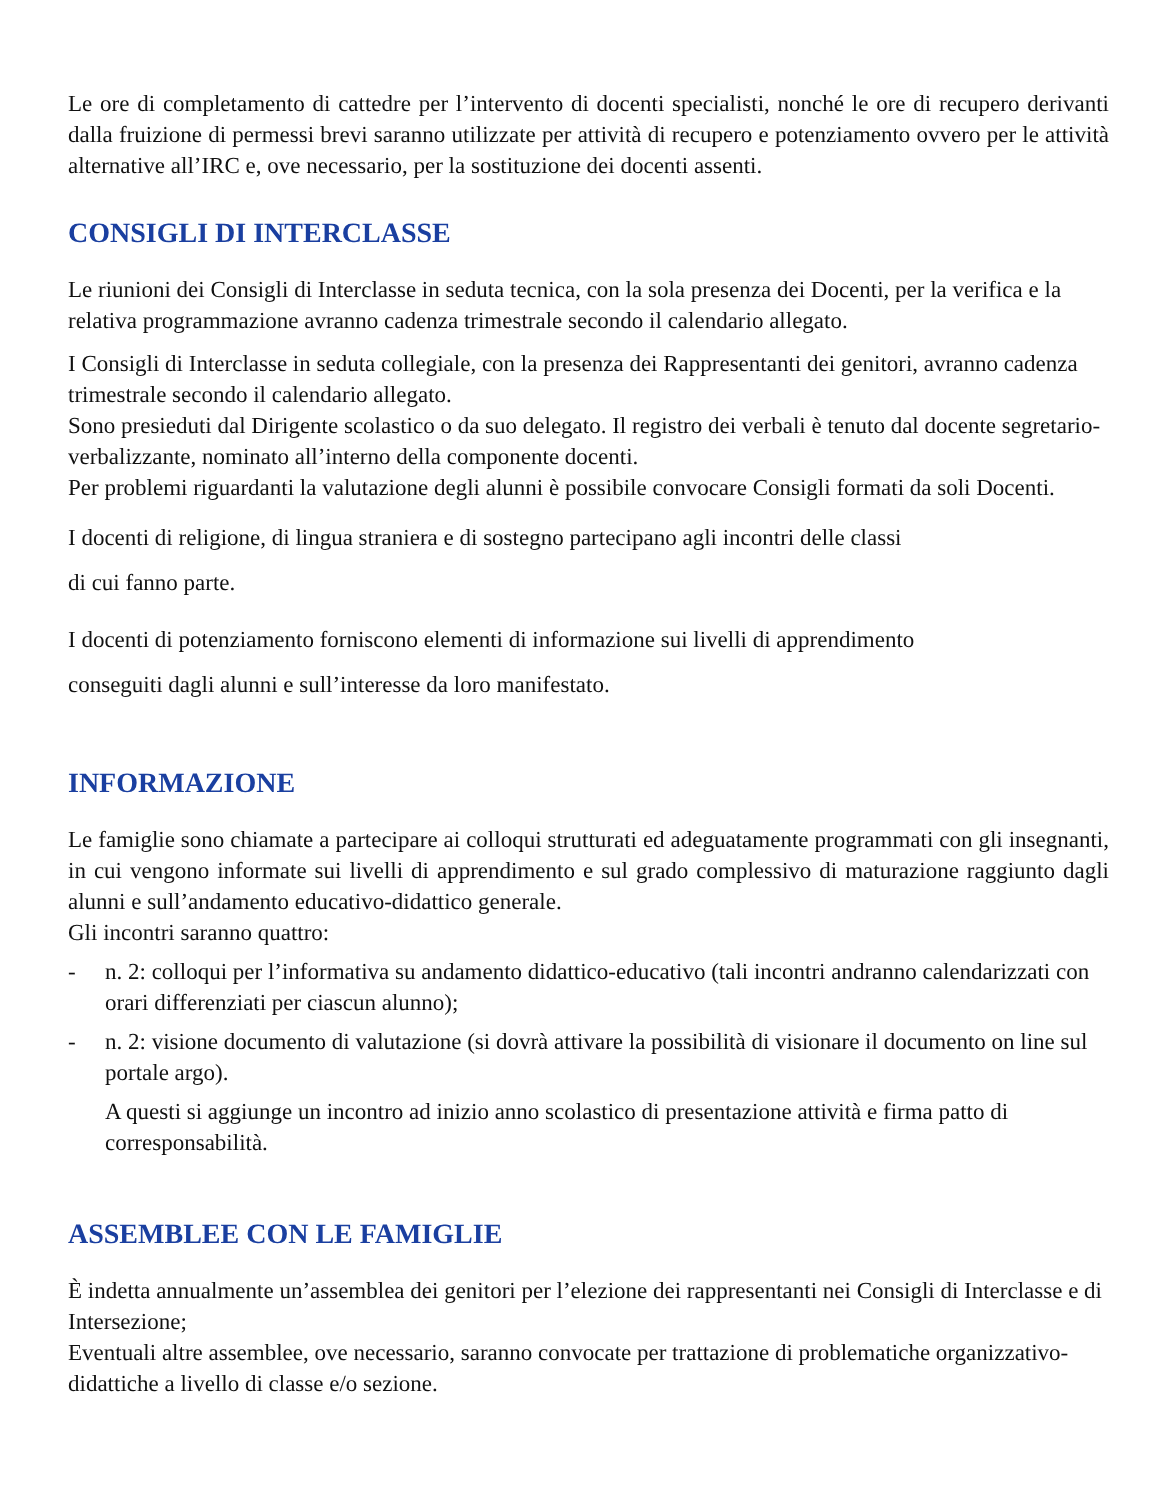Le ore di completamento di cattedre per l’intervento di docenti specialisti, nonché le ore di recupero derivanti dalla fruizione di permessi brevi saranno utilizzate per attività di recupero e potenziamento ovvero per le attività alternative all’IRC e, ove necessario, per la sostituzione dei docenti assenti.
CONSIGLI DI INTERCLASSE
Le riunioni dei Consigli di Interclasse in seduta tecnica, con la sola presenza dei Docenti, per la verifica e la relativa programmazione avranno cadenza trimestrale secondo il calendario allegato.
I Consigli di Interclasse in seduta collegiale, con la presenza dei Rappresentanti dei genitori, avranno cadenza trimestrale secondo il calendario allegato.
Sono presieduti dal Dirigente scolastico o da suo delegato. Il registro dei verbali è tenuto dal docente segretario-verbalizzante, nominato all’interno della componente docenti.
Per problemi riguardanti la valutazione degli alunni è possibile convocare Consigli formati da soli Docenti.
I docenti di religione, di lingua straniera e di sostegno partecipano agli incontri delle classi
di cui fanno parte.
I docenti di potenziamento forniscono elementi di informazione sui livelli di apprendimento
conseguiti dagli alunni e sull’interesse da loro manifestato.
INFORMAZIONE
Le famiglie sono chiamate a partecipare ai colloqui strutturati ed adeguatamente programmati con gli insegnanti, in cui vengono informate sui livelli di apprendimento e sul grado complessivo di maturazione raggiunto dagli alunni e sull’andamento educativo-didattico generale.
Gli incontri saranno quattro:
- n. 2: colloqui per l’informativa su andamento didattico-educativo (tali incontri andranno calendarizzati con orari differenziati per ciascun alunno);
- n. 2: visione documento di valutazione (si dovrà attivare la possibilità di visionare il documento on line sul portale argo).
A questi si aggiunge un incontro ad inizio anno scolastico di presentazione attività e firma patto di corresponsabilità.
ASSEMBLEE CON LE FAMIGLIE
È indetta annualmente un’assemblea dei genitori per l’elezione dei rappresentanti nei Consigli di Interclasse e di Intersezione;
Eventuali altre assemblee, ove necessario, saranno convocate per trattazione di problematiche organizzativo-didattiche a livello di classe e/o sezione.